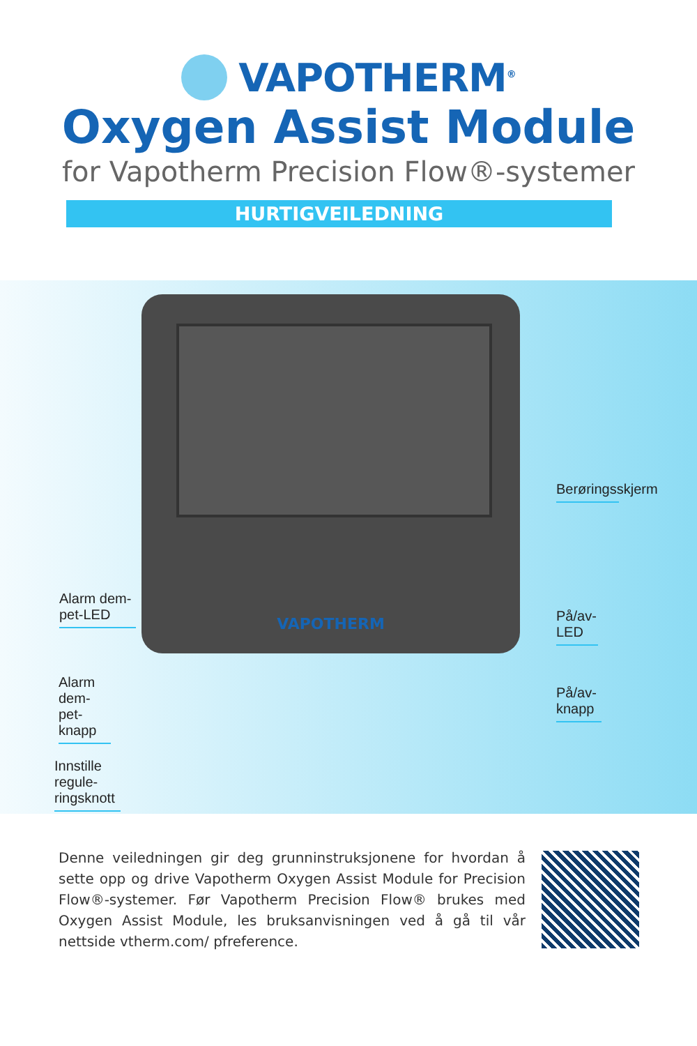VAPOTHERM<sup>®</sup>
Oxygen Assist Module
for Vapotherm Precision Flow®-systemer
HURTIGVEILEDNING
VAPOTHERM
Berøringsskjerm
Alarm dem-
pet-LED
På/av-LED
Alarm dem-
pet-knapp
På/av-knapp
Innstille regule-
ringsknott
Denne veiledningen gir deg grunninstruksjonene for hvordan å sette opp og drive Vapotherm Oxygen Assist Module for Precision Flow®-systemer. Før Vapotherm Precision Flow® brukes med Oxygen Assist Module, les bruksanvisningen ved å gå til vår nettside vtherm.com/ pfreference.